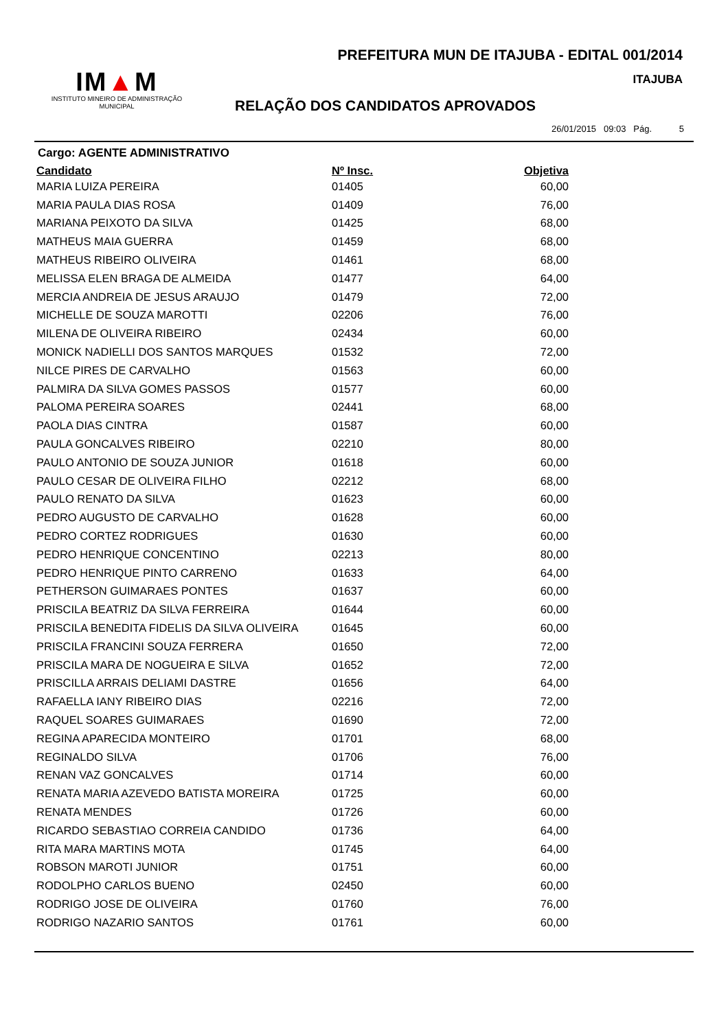PREFEITURA MUN DE ITAJUBA - EDITAL 001/2014
ITAJUBA
IM▲M
INSTITUTO MINEIRO DE ADMINISTRAÇÃO MUNICIPAL
RELAÇÃO DOS CANDIDATOS APROVADOS
26/01/2015 09:03 Pág. 5
Cargo: AGENTE ADMINISTRATIVO
| Candidato | Nº Insc. | Objetiva |
| --- | --- | --- |
| MARIA LUIZA PEREIRA | 01405 | 60,00 |
| MARIA PAULA DIAS ROSA | 01409 | 76,00 |
| MARIANA PEIXOTO DA SILVA | 01425 | 68,00 |
| MATHEUS MAIA GUERRA | 01459 | 68,00 |
| MATHEUS RIBEIRO OLIVEIRA | 01461 | 68,00 |
| MELISSA ELEN BRAGA DE ALMEIDA | 01477 | 64,00 |
| MERCIA ANDREIA DE JESUS ARAUJO | 01479 | 72,00 |
| MICHELLE DE SOUZA MAROTTI | 02206 | 76,00 |
| MILENA DE OLIVEIRA RIBEIRO | 02434 | 60,00 |
| MONICK NADIELLI DOS SANTOS MARQUES | 01532 | 72,00 |
| NILCE PIRES DE CARVALHO | 01563 | 60,00 |
| PALMIRA DA SILVA GOMES PASSOS | 01577 | 60,00 |
| PALOMA PEREIRA SOARES | 02441 | 68,00 |
| PAOLA DIAS CINTRA | 01587 | 60,00 |
| PAULA GONCALVES RIBEIRO | 02210 | 80,00 |
| PAULO ANTONIO DE SOUZA JUNIOR | 01618 | 60,00 |
| PAULO CESAR DE OLIVEIRA FILHO | 02212 | 68,00 |
| PAULO RENATO DA SILVA | 01623 | 60,00 |
| PEDRO AUGUSTO DE CARVALHO | 01628 | 60,00 |
| PEDRO CORTEZ RODRIGUES | 01630 | 60,00 |
| PEDRO HENRIQUE CONCENTINO | 02213 | 80,00 |
| PEDRO HENRIQUE PINTO CARRENO | 01633 | 64,00 |
| PETHERSON GUIMARAES PONTES | 01637 | 60,00 |
| PRISCILA BEATRIZ DA SILVA FERREIRA | 01644 | 60,00 |
| PRISCILA BENEDITA FIDELIS DA SILVA OLIVEIRA | 01645 | 60,00 |
| PRISCILA FRANCINI SOUZA FERRERA | 01650 | 72,00 |
| PRISCILA MARA DE NOGUEIRA E SILVA | 01652 | 72,00 |
| PRISCILLA ARRAIS DELIAMI DASTRE | 01656 | 64,00 |
| RAFAELLA IANY RIBEIRO DIAS | 02216 | 72,00 |
| RAQUEL SOARES GUIMARAES | 01690 | 72,00 |
| REGINA APARECIDA MONTEIRO | 01701 | 68,00 |
| REGINALDO SILVA | 01706 | 76,00 |
| RENAN VAZ GONCALVES | 01714 | 60,00 |
| RENATA MARIA AZEVEDO BATISTA MOREIRA | 01725 | 60,00 |
| RENATA MENDES | 01726 | 60,00 |
| RICARDO SEBASTIAO CORREIA CANDIDO | 01736 | 64,00 |
| RITA MARA MARTINS MOTA | 01745 | 64,00 |
| ROBSON MAROTI JUNIOR | 01751 | 60,00 |
| RODOLPHO CARLOS BUENO | 02450 | 60,00 |
| RODRIGO JOSE DE OLIVEIRA | 01760 | 76,00 |
| RODRIGO NAZARIO SANTOS | 01761 | 60,00 |